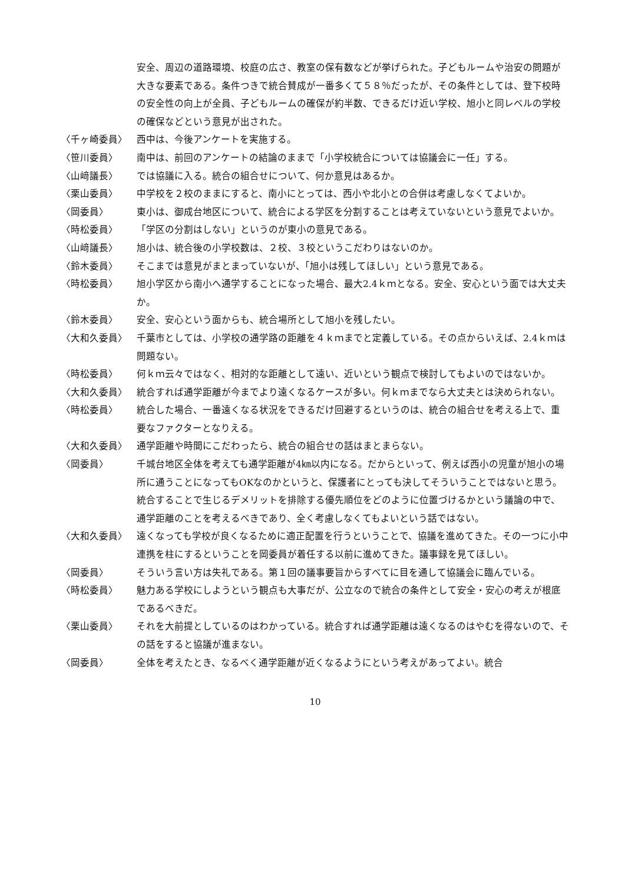安全、周辺の道路環境、校庭の広さ、教室の保有数などが挙げられた。子どもルームや治安の問題が大きな要素である。条件つきで統合賛成が一番多くて５８％だったが、その条件としては、登下校時の安全性の向上が全員、子どもルームの確保が約半数、できるだけ近い学校、旭小と同レベルの学校の確保などという意見が出された。
〈千ヶ崎委員〉 西中は、今後アンケートを実施する。
〈笹川委員〉 南中は、前回のアンケートの結論のままで「小学校統合については協議会に一任」する。
〈山﨑議長〉 では協議に入る。統合の組合せについて、何か意見はあるか。
〈栗山委員〉 中学校を２校のままにすると、南小にとっては、西小や北小との合併は考慮しなくてよいか。
〈岡委員〉 東小は、御成台地区について、統合による学区を分割することは考えていないという意見でよいか。
〈時松委員〉 「学区の分割はしない」というのが東小の意見である。
〈山﨑議長〉 旭小は、統合後の小学校数は、２校、３校というこだわりはないのか。
〈鈴木委員〉 そこまでは意見がまとまっていないが、「旭小は残してほしい」という意見である。
〈時松委員〉 旭小学区から南小へ通学することになった場合、最大2.4ｋｍとなる。安全、安心という面では大丈夫か。
〈鈴木委員〉 安全、安心という面からも、統合場所として旭小を残したい。
〈大和久委員〉 千葉市としては、小学校の通学路の距離を４ｋｍまでと定義している。その点からいえば、2.4ｋｍは問題ない。
〈時松委員〉 何ｋｍ云々ではなく、相対的な距離として遠い、近いという観点で検討してもよいのではないか。
〈大和久委員〉 統合すれば通学距離が今までより遠くなるケースが多い。何ｋｍまでなら大丈夫とは決められない。
〈時松委員〉 統合した場合、一番遠くなる状況をできるだけ回避するというのは、統合の組合せを考える上で、重要なファクターとなりえる。
〈大和久委員〉 通学距離や時間にこだわったら、統合の組合せの話はまとまらない。
〈岡委員〉 千城台地区全体を考えても通学距離が4㎞以内になる。だからといって、例えば西小の児童が旭小の場所に通うことになってもOKなのかというと、保護者にとっても決してそういうことではないと思う。
統合することで生じるデメリットを排除する優先順位をどのように位置づけるかという議論の中で、通学距離のことを考えるべきであり、全く考慮しなくてもよいという話ではない。
〈大和久委員〉 遠くなっても学校が良くなるために適正配置を行うということで、協議を進めてきた。その一つに小中連携を柱にするということを岡委員が着任する以前に進めてきた。議事録を見てほしい。
〈岡委員〉 そういう言い方は失礼である。第１回の議事要旨からすべてに目を通して協議会に臨んでいる。
〈時松委員〉 魅力ある学校にしようという観点も大事だが、公立なので統合の条件として安全・安心の考えが根底であるべきだ。
〈栗山委員〉 それを大前提としているのはわかっている。統合すれば通学距離は遠くなるのはやむを得ないので、その話をすると協議が進まない。
〈岡委員〉 全体を考えたとき、なるべく通学距離が近くなるようにという考えがあってよい。統合
10